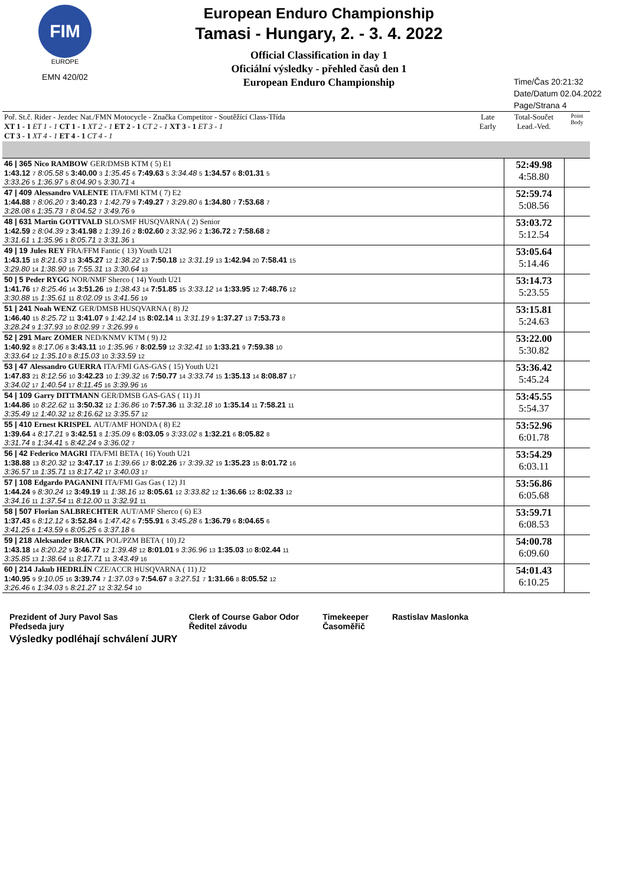FIM
EUROPE
EMN 420/02
European Enduro Championship
Tamasi - Hungary, 2. - 3. 4. 2022
Official Classification in day 1
Oficiální výsledky - přehled časů den 1
European Enduro Championship
Time/Čas 20:21:32
Date/Datum 02.04.2022
Page/Strana 4
| Poř. St.č. Rider - Jezdec Nat./FMN Motocycle - Značka Competitor - Soutěžící Class-Třída XT 1 - 1 ET 1 - 1 CT 1 - 1 XT 2 - 1 ET 2 - 1 CT 2 - 1 XT 3 - 1 ET 3 - 1 CT 3 - 1 XT 4 - 1 ET 4 - 1 CT 4 - 1 | Late Early | Total-Součet Lead.-Ved. | Point Body |
| --- | --- | --- | --- |
| 46 / 365 Nico RAMBOW GER/DMSB KTM ( 5) E1 1:43.12 7 8:05.58 5 3:40.00 3 1:35.45 6 7:49.63 5 3:34.48 5 1:34.57 6 8:01.31 5 3:33.26 5 1:36.97 5 8:04.90 5 3:30.71 4 | | 52:49.98 4:58.80 | |
| 47 / 409 Alessandro VALENTE ITA/FMI KTM ( 7) E2 1:44.88 7 8:06.20 7 3:40.23 7 1:42.79 9 7:49.27 7 3:29.80 6 1:34.80 7 7:53.68 7 3:28.08 6 1:35.73 7 8:04.52 7 3:49.76 9 | | 52:59.74 5:08.56 | |
| 48 / 631 Martin GOTTVALD SLO/SMF HUSQVARNA ( 2) Senior 1:42.59 2 8:04.39 2 3:41.98 2 1:39.16 2 8:02.60 2 3:32.96 2 1:36.72 2 7:58.68 2 3:31.61 1 1:35.96 1 8:05.71 2 3:31.36 1 | | 53:03.72 5:12.54 | |
| 49 / 19 Jules REY FRA/FFM Fantic ( 13) Youth U21 1:43.15 18 8:21.63 13 3:45.27 12 1:38.22 13 7:50.18 12 3:31.19 13 1:42.94 20 7:58.41 15 3:29.80 14 1:38.90 16 7:55.31 13 3:30.64 13 | | 53:05.64 5:14.46 | |
| 50 / 5 Peder RYGG NOR/NMF Sherco ( 14) Youth U21 1:41.76 17 8:25.46 14 3:51.26 19 1:38.43 14 7:51.85 15 3:33.12 14 1:33.95 12 7:48.76 12 3:30.88 15 1:35.61 11 8:02.09 15 3:41.56 19 | | 53:14.73 5:23.55 | |
| 51 / 241 Noah WENZ GER/DMSB HUSQVARNA ( 8) J2 1:46.40 15 8:25.72 11 3:41.07 9 1:42.14 15 8:02.14 11 3:31.19 9 1:37.27 13 7:53.73 8 3:28.24 9 1:37.93 10 8:02.99 7 3:26.99 6 | | 53:15.81 5:24.63 | |
| 52 / 291 Marc ZOMER NED/KNMV KTM ( 9) J2 1:40.92 8 8:17.06 8 3:43.11 10 1:35.96 7 8:02.59 12 3:32.41 10 1:33.21 9 7:59.38 10 3:33.64 12 1:35.10 8 8:15.03 10 3:33.59 12 | | 53:22.00 5:30.82 | |
| 53 / 47 Alessandro GUERRA ITA/FMI GAS-GAS ( 15) Youth U21 1:47.83 21 8:12.56 10 3:42.23 10 1:39.32 16 7:50.77 14 3:33.74 15 1:35.13 14 8:08.87 17 3:34.02 17 1:40.54 17 8:11.45 16 3:39.96 16 | | 53:36.42 5:45.24 | |
| 54 / 109 Garry DITTMANN GER/DMSB GAS-GAS ( 11) J1 1:44.86 10 8:22.62 11 3:50.32 12 1:36.86 10 7:57.36 11 3:32.18 10 1:35.14 11 7:58.21 11 3:35.49 12 1:40.32 12 8:16.62 12 3:35.57 12 | | 53:45.55 5:54.37 | |
| 55 / 410 Ernest KRISPEL AUT/AMF HONDA ( 8) E2 1:39.64 4 8:17.21 9 3:42.51 8 1:35.09 6 8:03.05 9 3:33.02 8 1:32.21 6 8:05.82 8 3:31.74 8 1:34.41 5 8:42.24 9 3:36.02 7 | | 53:52.96 6:01.78 | |
| 56 / 42 Federico MAGRI ITA/FMI BETA ( 16) Youth U21 1:38.88 13 8:20.32 12 3:47.17 16 1:39.66 17 8:02.26 17 3:39.32 19 1:35.23 15 8:01.72 16 3:36.57 18 1:35.71 13 8:17.42 17 3:40.03 17 | | 53:54.29 6:03.11 | |
| 57 / 108 Edgardo PAGANINI ITA/FMI Gas Gas ( 12) J1 1:44.24 9 8:30.24 12 3:49.19 11 1:38.16 12 8:05.61 12 3:33.82 12 1:36.66 12 8:02.33 12 3:34.16 11 1:37.54 11 8:12.00 11 3:32.91 11 | | 53:56.86 6:05.68 | |
| 58 / 507 Florian SALBRECHTER AUT/AMF Sherco ( 6) E3 1:37.43 6 8:12.12 6 3:52.84 6 1:47.42 6 7:55.91 6 3:45.28 6 1:36.79 6 8:04.65 6 3:41.25 6 1:43.59 6 8:05.25 6 3:37.18 6 | | 53:59.71 6:08.53 | |
| 59 / 218 Aleksander BRACIK POL/PZM BETA ( 10) J2 1:43.18 14 8:20.22 9 3:46.77 12 1:39.48 12 8:01.01 9 3:36.96 13 1:35.03 10 8:02.44 11 3:35.85 13 1:38.64 11 8:17.71 11 3:43.49 16 | | 54:00.78 6:09.60 | |
| 60 / 214 Jakub HEDRLÍN CZE/ACCR HUSQVARNA ( 11) J2 1:40.95 9 9:10.05 16 3:39.74 7 1:37.03 9 7:54.67 8 3:27.51 7 1:31.66 8 8:05.52 12 3:26.46 6 1:34.03 5 8:21.27 12 3:32.54 10 | | 54:01.43 6:10.25 | |
Prezident of Jury Pavol Sas
Předseda jury
Clerk of Course Gabor Odor
Ředitel závodu
Timekeeper
Časoměřič
Rastislav Maslonka
Výsledky podléhají schválení JURY